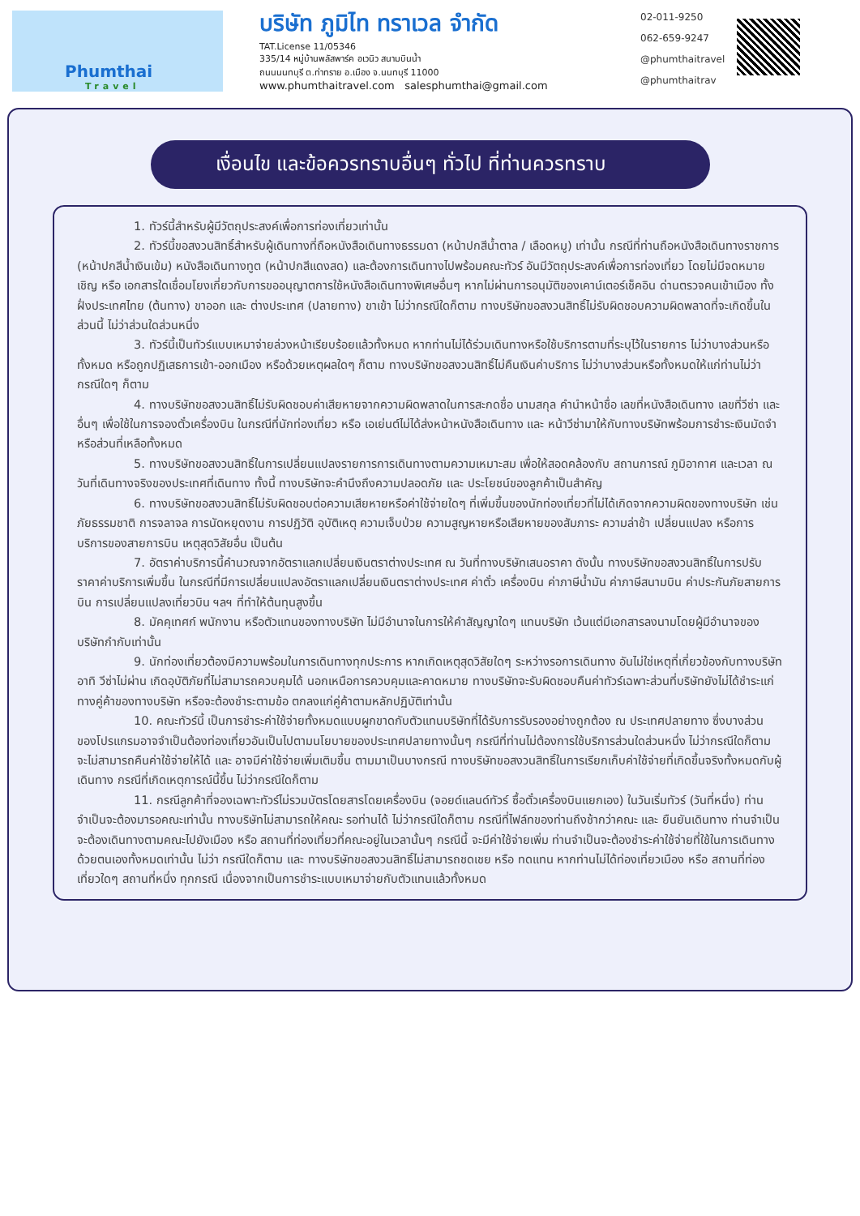Phumthai
Travel
บริษัท ภูมิไท ทราเวล จำกัด
TAT.License 11/05346
335/14 หมู่บ้านพลัสพาร์ค อเวนิว สนามบินน้ำ
ถนนนนทบุรี ต.ท่าทราย อ.เมือง จ.นนทบุรี 11000
www.phumthaitravel.com salesphumthai@gmail.com
02-011-9250
062-659-9247
@phumthaitravel
@phumthaitrav
เงื่อนไข และข้อควรทราบอื่นๆ ทั่วไป ที่ท่านควรทราบ
1. ทัวร์นี้สำหรับผู้มีวัตถุประสงค์เพื่อการท่องเที่ยวเท่านั้น
2. ทัวร์นี้ขอสงวนสิทธิ์สำหรับผู้เดินทางที่ถือหนังสือเดินทางธรรมดา (หน้าปกสีน้ำตาล / เลือดหมู) เท่านั้น กรณีที่ท่านถือหนังสือเดินทางราชการ (หน้าปกสีน้ำเงินเข้ม) หนังสือเดินทางทูต (หน้าปกสีแดงสด) และต้องการเดินทางไปพร้อมคณะทัวร์ อันมีวัตถุประสงค์เพื่อการท่องเที่ยว โดยไม่มีจดหมายเชิญ หรือ เอกสารใดเชื่อมโยงเกี่ยวกับการขออนุญาตการใช้หนังสือเดินทางพิเศษอื่นๆ หากไม่ผ่านการอนุมัติของเคาน์เตอร์เช็คอิน ด่านตรวจคนเข้าเมือง ทั้งฝั่งประเทศไทย (ต้นทาง) ขาออก และ ต่างประเทศ (ปลายทาง) ขาเข้า ไม่ว่ากรณีใดก็ตาม ทางบริษัทขอสงวนสิทธิ์ไม่รับผิดชอบความผิดพลาดที่จะเกิดขึ้นในส่วนนี้ ไม่ว่าส่วนใดส่วนหนึ่ง
3. ทัวร์นี้เป็นทัวร์แบบเหมาจ่ายล่วงหน้าเรียบร้อยแล้วทั้งหมด หากท่านไม่ได้ร่วมเดินทางหรือใช้บริการตามที่ระบุไว้ในรายการ ไม่ว่าบางส่วนหรือทั้งหมด หรือถูกปฏิเสธการเข้า-ออกเมือง หรือด้วยเหตุผลใดๆ ก็ตาม ทางบริษัทขอสงวนสิทธิ์ไม่คืนเงินค่าบริการ ไม่ว่าบางส่วนหรือทั้งหมดให้แก่ท่านไม่ว่ากรณีใดๆ ก็ตาม
4. ทางบริษัทขอสงวนสิทธิ์ไม่รับผิดชอบค่าเสียหายจากความผิดพลาดในการสะกดชื่อ นามสกุล คำนำหน้าชื่อ เลขที่หนังสือเดินทาง เลขที่วีซ่า และอื่นๆ เพื่อใช้ในการจองตั๋วเครื่องบิน ในกรณีที่นักท่องเที่ยว หรือ เอเย่นต์ไม่ได้ส่งหน้าหนังสือเดินทาง และ หน้าวีซ่ามาให้กับทางบริษัทพร้อมการชำระเงินมัดจำหรือส่วนที่เหลือทั้งหมด
5. ทางบริษัทขอสงวนสิทธิ์ในการเปลี่ยนแปลงรายการการเดินทางตามความเหมาะสม เพื่อให้สอดคล้องกับ สถานการณ์ ภูมิอากาศ และเวลา ณ วันที่เดินทางจริงของประเทศที่เดินทาง ทั้งนี้ ทางบริษัทจะคำนึงถึงความปลอดภัย และ ประโยชน์ของลูกค้าเป็นสำคัญ
6. ทางบริษัทขอสงวนสิทธิ์ไม่รับผิดชอบต่อความเสียหายหรือค่าใช้จ่ายใดๆ ที่เพิ่มขึ้นของนักท่องเที่ยวที่ไม่ได้เกิดจากความผิดของทางบริษัท เช่น ภัยธรรมชาติ การจลาจล การนัดหยุดงาน การปฏิวัติ อุบัติเหตุ ความเจ็บป่วย ความสูญหายหรือเสียหายของสัมภาระ ความล่าช้า เปลี่ยนแปลง หรือการบริการของสายการบิน เหตุสุดวิสัยอื่น เป็นต้น
7. อัตราค่าบริการนี้คำนวณจากอัตราแลกเปลี่ยนเงินตราต่างประเทศ ณ วันที่ทางบริษัทเสนอราคา ดังนั้น ทางบริษัทขอสงวนสิทธิ์ในการปรับราคาค่าบริการเพิ่มขึ้น ในกรณีที่มีการเปลี่ยนแปลงอัตราแลกเปลี่ยนเงินตราต่างประเทศ ค่าตั๋ว เครื่องบิน ค่าภาษีน้ำมัน ค่าภาษีสนามบิน ค่าประกันภัยสายการบิน การเปลี่ยนแปลงเที่ยวบิน ฯลฯ ที่ทำให้ต้นทุนสูงขึ้น
8. มัคคุเทศก์ พนักงาน หรือตัวแทนของทางบริษัท ไม่มีอำนาจในการให้คำสัญญาใดๆ แทนบริษัท เว้นแต่มีเอกสารลงนามโดยผู้มีอำนาจของบริษัทกำกับเท่านั้น
9. นักท่องเที่ยวต้องมีความพร้อมในการเดินทางทุกประการ หากเกิดเหตุสุดวิสัยใดๆ ระหว่างรอการเดินทาง อันไม่ใช่เหตุที่เกี่ยวข้องกับทางบริษัท อาทิ วีซ่าไม่ผ่าน เกิดอุบัติภัยที่ไม่สามารถควบคุมได้ นอกเหนือการควบคุมและคาดหมาย ทางบริษัทจะรับผิดชอบคืนค่าทัวร์เฉพาะส่วนที่บริษัทยังไม่ได้ชำระแก่ทางคู่ค้าของทางบริษัท หรือจะต้องชำระตามข้อ ตกลงแก่คู่ค้าตามหลักปฏิบัติเท่านั้น
10. คณะทัวร์นี้ เป็นการชำระค่าใช้จ่ายทั้งหมดแบบผูกขาดกับตัวแทนบริษัทที่ได้รับการรับรองอย่างถูกต้อง ณ ประเทศปลายทาง ซึ่งบางส่วนของโปรแกรมอาจจำเป็นต้องท่องเที่ยวอันเป็นไปตามนโยบายของประเทศปลายทางนั้นๆ กรณีที่ท่านไม่ต้องการใช้บริการส่วนใดส่วนหนึ่ง ไม่ว่ากรณีใดก็ตาม จะไม่สามารถคืนค่าใช้จ่ายให้ได้ และ อาจมีค่าใช้จ่ายเพิ่มเติมขึ้น ตามมาเป็นบางกรณี ทางบริษัทขอสงวนสิทธิ์ในการเรียกเก็บค่าใช้จ่ายที่เกิดขึ้นจริงทั้งหมดกับผู้เดินทาง กรณีที่เกิดเหตุการณ์นี้ขึ้น ไม่ว่ากรณีใดก็ตาม
11. กรณีลูกค้าที่จองเฉพาะทัวร์ไม่รวมบัตรโดยสารโดยเครื่องบิน (จอยด์แลนด์ทัวร์ ซื้อตั๋วเครื่องบินแยกเอง) ในวันเริ่มทัวร์ (วันที่หนึ่ง) ท่านจำเป็นจะต้องมารอคณะเท่านั้น ทางบริษัทไม่สามารถให้คณะ รอท่านได้ ไม่ว่ากรณีใดก็ตาม กรณีที่ไฟล์ทของท่านถึงช้ากว่าคณะ และ ยืนยันเดินทาง ท่านจำเป็นจะต้องเดินทางตามคณะไปยังเมือง หรือ สถานที่ท่องเที่ยวที่คณะอยู่ในเวลานั้นๆ กรณีนี้ จะมีค่าใช้จ่ายเพิ่ม ท่านจำเป็นจะต้องชำระค่าใช้จ่ายที่ใช้ในการเดินทางด้วยตนเองทั้งหมดเท่านั้น ไม่ว่า กรณีใดก็ตาม และ ทางบริษัทขอสงวนสิทธิ์ไม่สามารถชดเชย หรือ ทดแทน หากท่านไม่ได้ท่องเที่ยวเมือง หรือ สถานที่ท่องเที่ยวใดๆ สถานที่หนึ่ง ทุกกรณี เนื่องจากเป็นการชำระแบบเหมาจ่ายกับตัวแทนแล้วทั้งหมด